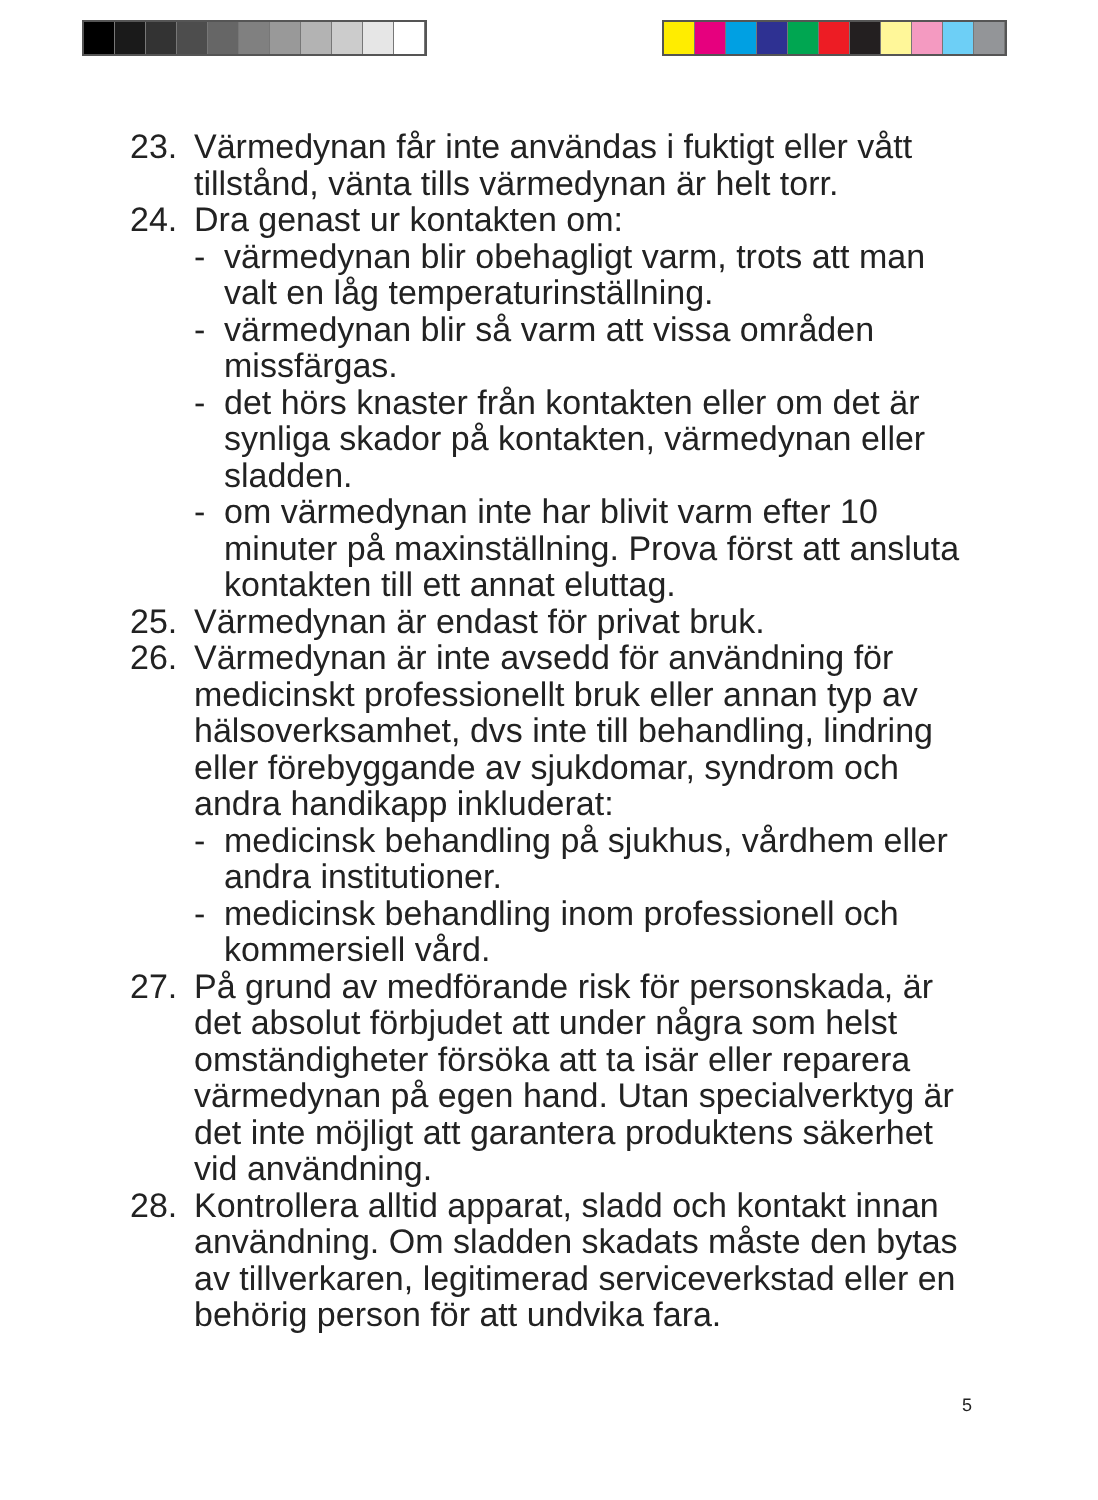23. Värmedynan får inte användas i fuktigt eller vått tillstånd, vänta tills värmedynan är helt torr.
24. Dra genast ur kontakten om:
- värmedynan blir obehagligt varm, trots att man valt en låg temperaturinställning.
- värmedynan blir så varm att vissa områden missfärgas.
- det hörs knaster från kontakten eller om det är synliga skador på kontakten, värmedynan eller sladden.
- om värmedynan inte har blivit varm efter 10 minuter på maxinställning. Prova först att ansluta kontakten till ett annat eluttag.
25. Värmedynan är endast för privat bruk.
26. Värmedynan är inte avsedd för användning för medicinskt professionellt bruk eller annan typ av hälsoverksamhet, dvs inte till behandling, lindring eller förebyggande av sjukdomar, syndrom och andra handikapp inkluderat:
- medicinsk behandling på sjukhus, vårdhem eller andra institutioner.
- medicinsk behandling inom professionell och kommersiell vård.
27. På grund av medförande risk för personskada, är det absolut förbjudet att under några som helst omständigheter försöka att ta isär eller reparera värmedynan på egen hand. Utan specialverktyg är det inte möjligt att garantera produktens säkerhet vid användning.
28. Kontrollera alltid apparat, sladd och kontakt innan användning. Om sladden skadats måste den bytas av tillverkaren, legitimerad serviceverkstad eller en behörig person för att undvika fara.
5